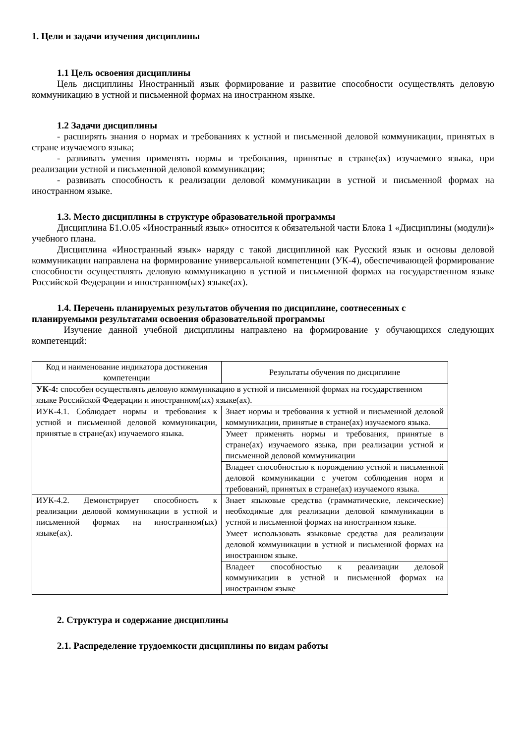1. Цели и задачи изучения дисциплины
1.1 Цель освоения дисциплины
Цель дисциплины Иностранный язык формирование и развитие способности осуществлять деловую коммуникацию в устной и письменной формах на иностранном языке.
1.2 Задачи дисциплины
- расширять знания о нормах и требованиях к устной и письменной деловой коммуникации, принятых в стране изучаемого языка;
- развивать умения применять нормы и требования, принятые в стране(ах) изучаемого языка, при реализации устной и письменной деловой коммуникации;
- развивать способность к реализации деловой коммуникации в устной и письменной формах на иностранном языке.
1.3. Место дисциплины в структуре образовательной программы
Дисциплина Б1.О.05 «Иностранный язык» относится к обязательной части Блока 1 «Дисциплины (модули)» учебного плана.
Дисциплина «Иностранный язык» наряду с такой дисциплиной как Русский язык и основы деловой коммуникации направлена на формирование универсальной компетенции (УК-4), обеспечивающей формирование способности осуществлять деловую коммуникацию в устной и письменной формах на государственном языке Российской Федерации и иностранном(ых) языке(ах).
1.4. Перечень планируемых результатов обучения по дисциплине, соотнесенных с
планируемыми результатами освоения образовательной программы
Изучение данной учебной дисциплины направлено на формирование у обучающихся следующих компетенций:
| Код и наименование индикатора достижения компетенции | Результаты обучения по дисциплине |
| УК-4: способен осуществлять деловую коммуникацию в устной и письменной формах на государственном языке Российской Федерации и иностранном(ых) языке(ах). | |
| ИУК-4.1. Соблюдает нормы и требования к устной и письменной деловой коммуникации, принятые в стране(ах) изучаемого языка. | Знает нормы и требования к устной и письменной деловой коммуникации, принятые в стране(ах) изучаемого языка. |
| | Умеет применять нормы и требования, принятые в стране(ах) изучаемого языка, при реализации устной и письменной деловой коммуникации |
| | Владеет способностью к порождению устной и письменной деловой коммуникации с учетом соблюдения норм и требований, принятых в стране(ах) изучаемого языка. |
| ИУК-4.2. Демонстрирует способность к реализации деловой коммуникации в устной и письменной формах на иностранном(ых) языке(ах). | Знает языковые средства (грамматические, лексические) необходимые для реализации деловой коммуникации в устной и письменной формах на иностранном языке. |
| | Умеет использовать языковые средства для реализации деловой коммуникации в устной и письменной формах на иностранном языке. |
| | Владеет способностью к реализации деловой коммуникации в устной и письменной формах на иностранном языке |
2. Структура и содержание дисциплины
2.1. Распределение трудоемкости дисциплины по видам работы